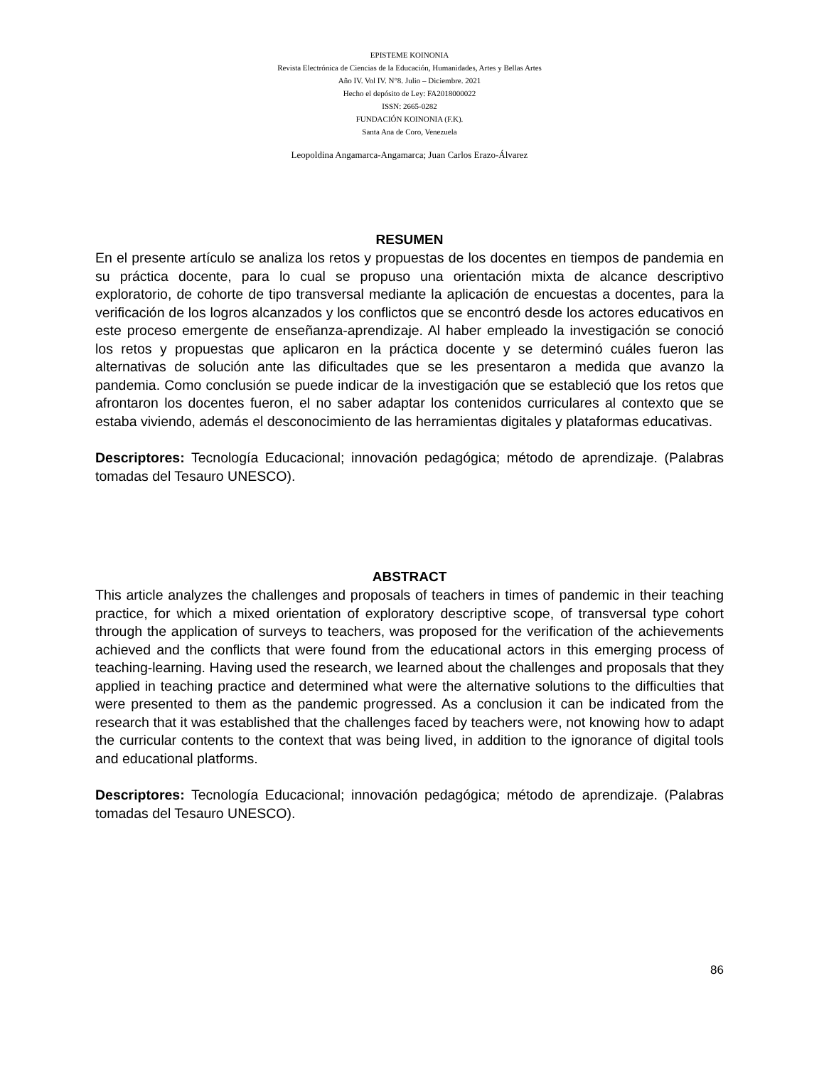EPISTEME KOINONIA
Revista Electrónica de Ciencias de la Educación, Humanidades, Artes y Bellas Artes
Año IV. Vol IV. N°8. Julio – Diciembre. 2021
Hecho el depósito de Ley: FA2018000022
ISSN: 2665-0282
FUNDACIÓN KOINONIA (F.K).
Santa Ana de Coro, Venezuela
Leopoldina Angamarca-Angamarca; Juan Carlos Erazo-Álvarez
RESUMEN
En el presente artículo se analiza los retos y propuestas de los docentes en tiempos de pandemia en su práctica docente, para lo cual se propuso una orientación mixta de alcance descriptivo exploratorio, de cohorte de tipo transversal mediante la aplicación de encuestas a docentes, para la verificación de los logros alcanzados y los conflictos que se encontró desde los actores educativos en este proceso emergente de enseñanza-aprendizaje. Al haber empleado la investigación se conoció los retos y propuestas que aplicaron en la práctica docente y se determinó cuáles fueron las alternativas de solución ante las dificultades que se les presentaron a medida que avanzo la pandemia. Como conclusión se puede indicar de la investigación que se estableció que los retos que afrontaron los docentes fueron, el no saber adaptar los contenidos curriculares al contexto que se estaba viviendo, además el desconocimiento de las herramientas digitales y plataformas educativas.
Descriptores: Tecnología Educacional; innovación pedagógica; método de aprendizaje. (Palabras tomadas del Tesauro UNESCO).
ABSTRACT
This article analyzes the challenges and proposals of teachers in times of pandemic in their teaching practice, for which a mixed orientation of exploratory descriptive scope, of transversal type cohort through the application of surveys to teachers, was proposed for the verification of the achievements achieved and the conflicts that were found from the educational actors in this emerging process of teaching-learning. Having used the research, we learned about the challenges and proposals that they applied in teaching practice and determined what were the alternative solutions to the difficulties that were presented to them as the pandemic progressed. As a conclusion it can be indicated from the research that it was established that the challenges faced by teachers were, not knowing how to adapt the curricular contents to the context that was being lived, in addition to the ignorance of digital tools and educational platforms.
Descriptores: Tecnología Educacional; innovación pedagógica; método de aprendizaje. (Palabras tomadas del Tesauro UNESCO).
86